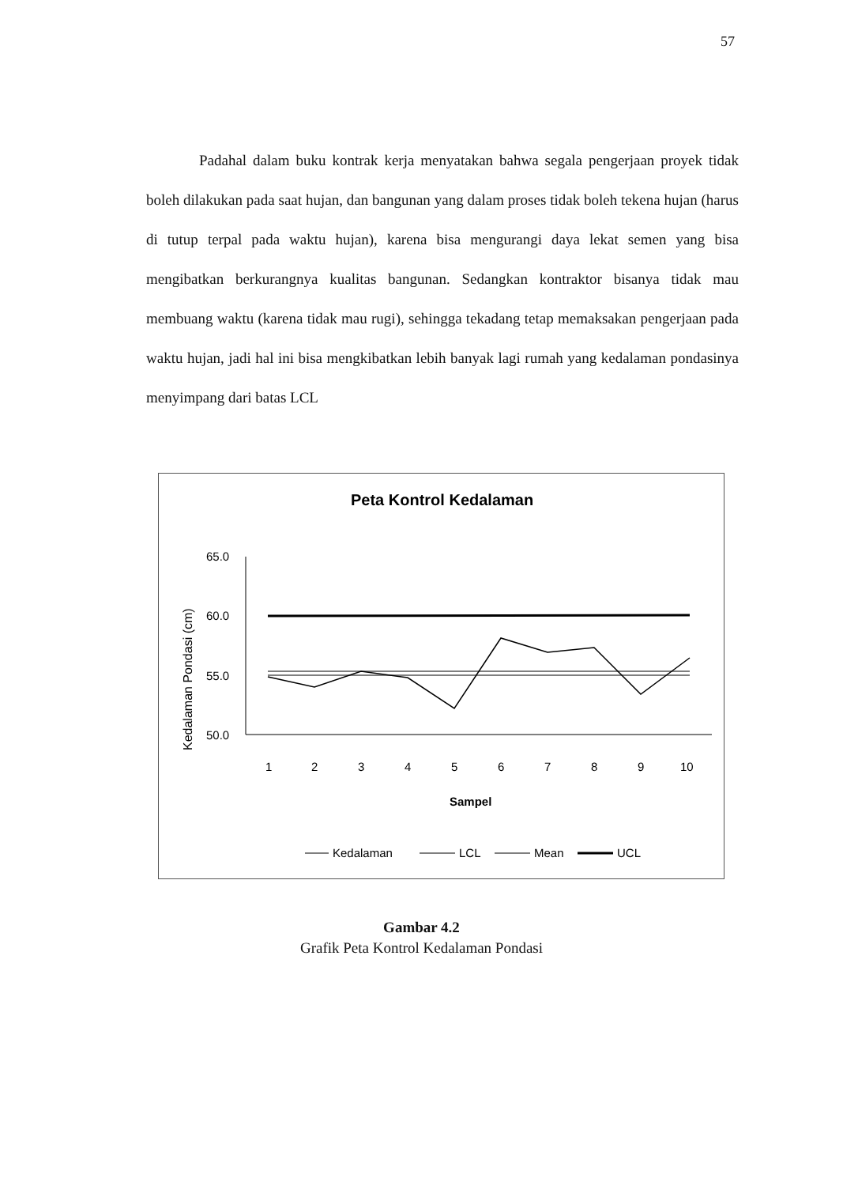57
Padahal dalam buku kontrak kerja menyatakan bahwa segala pengerjaan proyek tidak boleh dilakukan pada saat hujan, dan bangunan yang dalam proses tidak boleh tekena hujan (harus di tutup terpal pada waktu hujan), karena bisa mengurangi daya lekat semen yang bisa mengibatkan berkurangnya kualitas bangunan. Sedangkan kontraktor bisanya tidak mau membuang waktu (karena tidak mau rugi), sehingga tekadang tetap memaksakan pengerjaan pada waktu hujan, jadi hal ini bisa mengkibatkan lebih banyak lagi rumah yang kedalaman pondasinya menyimpang dari batas LCL
Peta Kontrol Kedalaman
Kedalaman Pondasi (cm)
65.0
60.0
55.0
50.0
1
2
3
4
5
6
7
8
9
10
Sampel
Kedalaman
LCL
Mean
UCL
Gambar 4.2
Grafik Peta Kontrol Kedalaman Pondasi